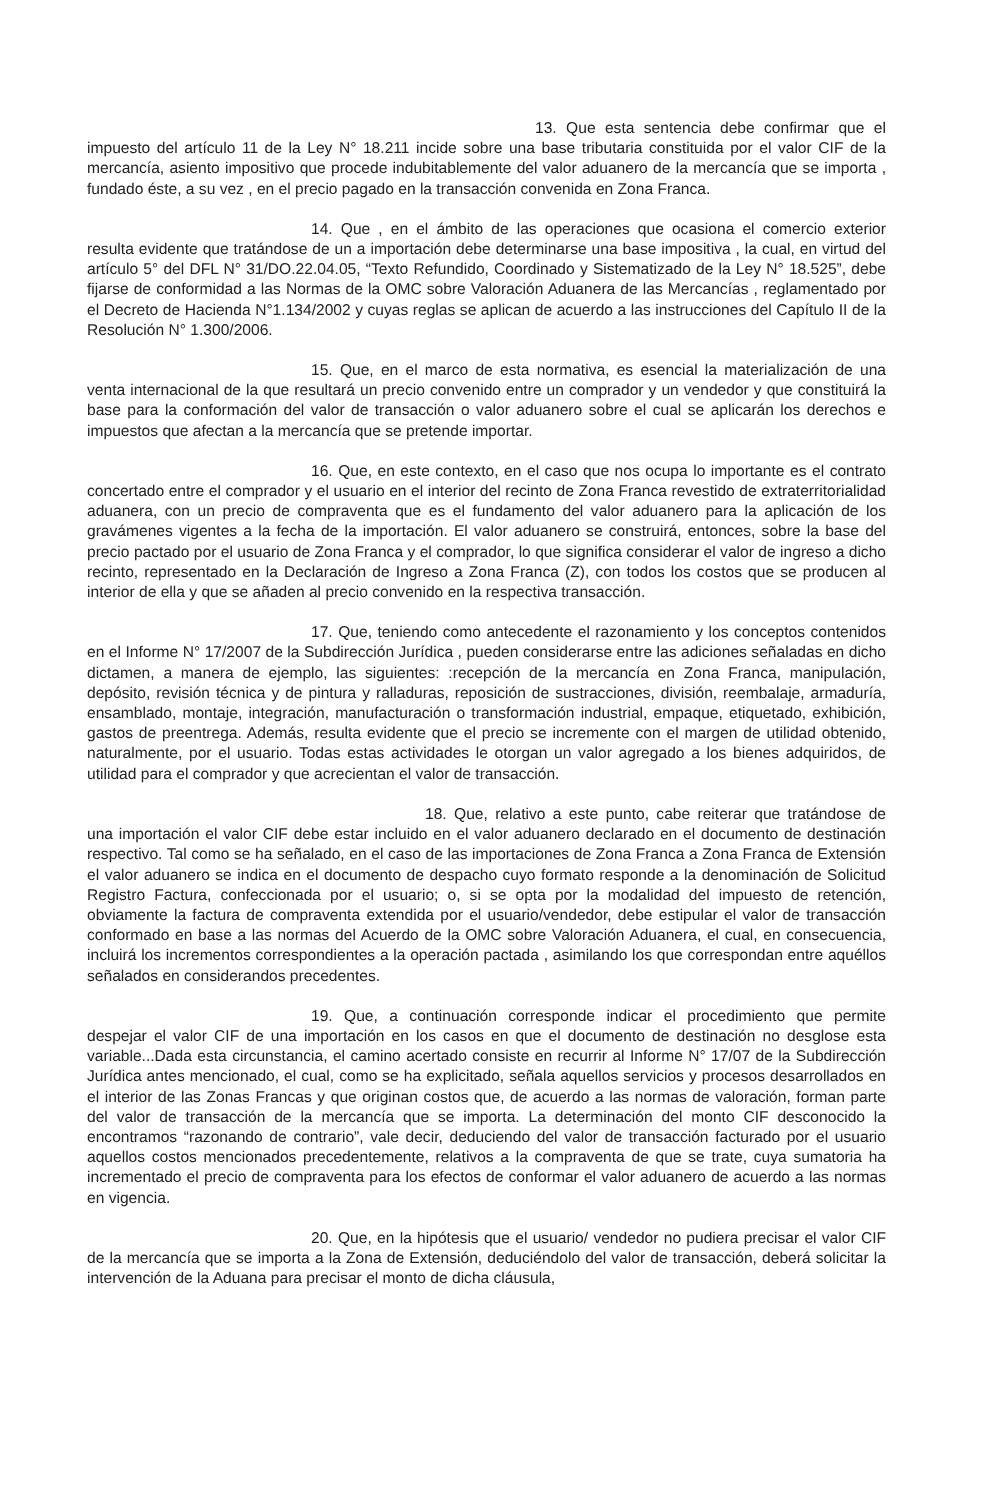13. Que esta sentencia debe confirmar que el impuesto del artículo 11 de la Ley N° 18.211 incide sobre una base tributaria constituida por el valor CIF de la mercancía, asiento impositivo que procede indubitablemente del valor aduanero de la mercancía que se importa , fundado éste, a su vez , en el precio pagado en la transacción convenida en Zona Franca.
14. Que , en el ámbito de las operaciones que ocasiona el comercio exterior resulta evidente que tratándose de un a importación debe determinarse una base impositiva , la cual, en virtud del artículo 5° del DFL N° 31/DO.22.04.05, “Texto Refundido, Coordinado y Sistematizado de la Ley N° 18.525”, debe fijarse de conformidad a las Normas de la OMC sobre Valoración Aduanera de las Mercancías , reglamentado por el Decreto de Hacienda N°1.134/2002 y cuyas reglas se aplican de acuerdo a las instrucciones del Capítulo II de la Resolución N° 1.300/2006.
15. Que, en el marco de esta normativa, es esencial la materialización de una venta internacional de la que resultará un precio convenido entre un comprador y un vendedor y que constituirá la base para la conformación del valor de transacción o valor aduanero sobre el cual se aplicarán los derechos e impuestos que afectan a la mercancía que se pretende importar.
16. Que, en este contexto, en el caso que nos ocupa lo importante es el contrato concertado entre el comprador y el usuario en el interior del recinto de Zona Franca revestido de extraterritorialidad aduanera, con un precio de compraventa que es el fundamento del valor aduanero para la aplicación de los gravámenes vigentes a la fecha de la importación. El valor aduanero se construirá, entonces, sobre la base del precio pactado por el usuario de Zona Franca y el comprador, lo que significa considerar el valor de ingreso a dicho recinto, representado en la Declaración de Ingreso a Zona Franca (Z), con todos los costos que se producen al interior de ella y que se añaden al precio convenido en la respectiva transacción.
17. Que, teniendo como antecedente el razonamiento y los conceptos contenidos en el Informe N° 17/2007 de la Subdirección Jurídica , pueden considerarse entre las adiciones señaladas en dicho dictamen, a manera de ejemplo, las siguientes: :recepción de la mercancía en Zona Franca, manipulación, depósito, revisión técnica y de pintura y ralladuras, reposición de sustracciones, división, reembalaje, armaduría, ensamblado, montaje, integración, manufacturación o transformación industrial, empaque, etiquetado, exhibición, gastos de preentrega. Además, resulta evidente que el precio se incremente con el margen de utilidad obtenido, naturalmente, por el usuario. Todas estas actividades le otorgan un valor agregado a los bienes adquiridos, de utilidad para el comprador y que acrecientan el valor de transacción.
18. Que, relativo a este punto, cabe reiterar que tratándose de una importación el valor CIF debe estar incluido en el valor aduanero declarado en el documento de destinación respectivo. Tal como se ha señalado, en el caso de las importaciones de Zona Franca a Zona Franca de Extensión el valor aduanero se indica en el documento de despacho cuyo formato responde a la denominación de Solicitud Registro Factura, confeccionada por el usuario; o, si se opta por la modalidad del impuesto de retención, obviamente la factura de compraventa extendida por el usuario/vendedor, debe estipular el valor de transacción conformado en base a las normas del Acuerdo de la OMC sobre Valoración Aduanera, el cual, en consecuencia, incluirá los incrementos correspondientes a la operación pactada , asimilando los que correspondan entre aquéllos señalados en considerandos precedentes.
19. Que, a continuación corresponde indicar el procedimiento que permite despejar el valor CIF de una importación en los casos en que el documento de destinación no desglose esta variable...Dada esta circunstancia, el camino acertado consiste en recurrir al Informe N° 17/07 de la Subdirección Jurídica antes mencionado, el cual, como se ha explicitado, señala aquellos servicios y procesos desarrollados en el interior de las Zonas Francas y que originan costos que, de acuerdo a las normas de valoración, forman parte del valor de transacción de la mercancía que se importa. La determinación del monto CIF desconocido la encontramos “razonando de contrario”, vale decir, deduciendo del valor de transacción facturado por el usuario aquellos costos mencionados precedentemente, relativos a la compraventa de que se trate, cuya sumatoria ha incrementado el precio de compraventa para los efectos de conformar el valor aduanero de acuerdo a las normas en vigencia.
20. Que, en la hipótesis que el usuario/ vendedor no pudiera precisar el valor CIF de la mercancía que se importa a la Zona de Extensión, deduciéndolo del valor de transacción, deberá solicitar la intervención de la Aduana para precisar el monto de dicha cláusula,